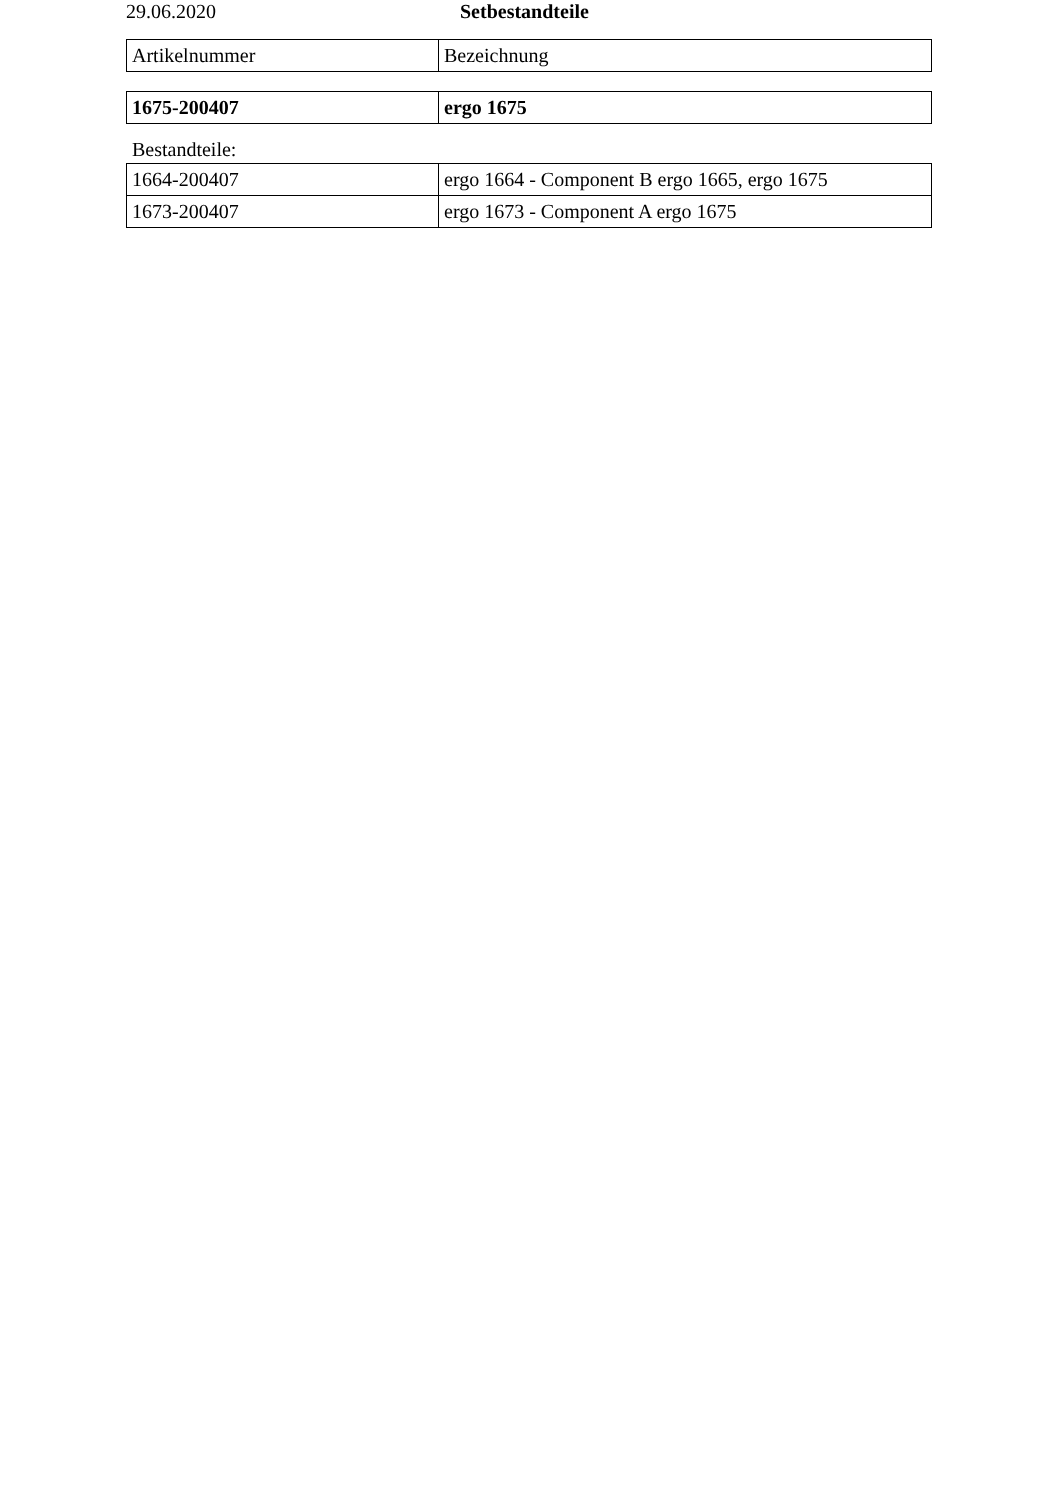29.06.2020 Setbestandteile
| Artikelnummer | Bezeichnung |
| 1675-200407 | ergo 1675 |
Bestandteile:
| 1664-200407 | ergo 1664 - Component B ergo 1665, ergo 1675 |
| 1673-200407 | ergo 1673 - Component A ergo 1675 |